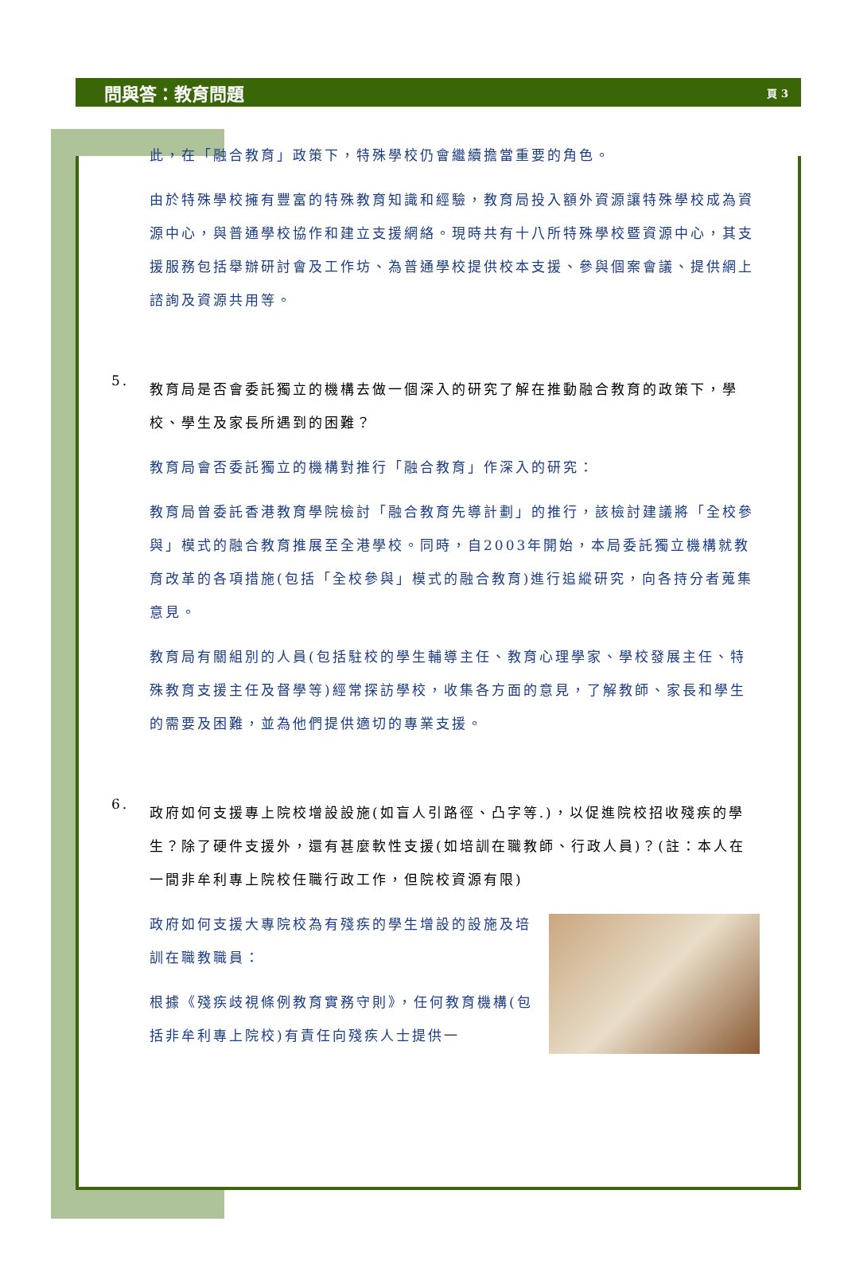問與答：教育問題 頁 3
此，在「融合教育」政策下，特殊學校仍會繼續擔當重要的角色。
由於特殊學校擁有豐富的特殊教育知識和經驗，教育局投入額外資源讓特殊學校成為資源中心，與普通學校協作和建立支援網絡。現時共有十八所特殊學校暨資源中心，其支援服務包括舉辦研討會及工作坊、為普通學校提供校本支援、參與個案會議、提供網上諮詢及資源共用等。
5.
教育局是否會委託獨立的機構去做一個深入的研究了解在推動融合教育的政策下，學校、學生及家長所遇到的困難？
教育局會否委託獨立的機構對推行「融合教育」作深入的研究：
教育局曾委託香港教育學院檢討「融合教育先導計劃」的推行，該檢討建議將「全校參與」模式的融合教育推展至全港學校。同時，自2003年開始，本局委託獨立機構就教育改革的各項措施(包括「全校參與」模式的融合教育)進行追縱研究，向各持分者蒐集意見。
教育局有關組別的人員(包括駐校的學生輔導主任、教育心理學家、學校發展主任、特殊教育支援主任及督學等)經常探訪學校，收集各方面的意見，了解教師、家長和學生的需要及困難，並為他們提供適切的專業支援。
6.
政府如何支援專上院校增設設施(如盲人引路徑、凸字等.)，以促進院校招收殘疾的學生？除了硬件支援外，還有甚麼軟性支援(如培訓在職教師、行政人員)？(註：本人在一間非牟利專上院校任職行政工作，但院校資源有限)
政府如何支援大專院校為有殘疾的學生增設的設施及培訓在職教職員：
根據《殘疾歧視條例教育實務守則》，任何教育機構(包括非牟利專上院校)有責任向殘疾人士提供一